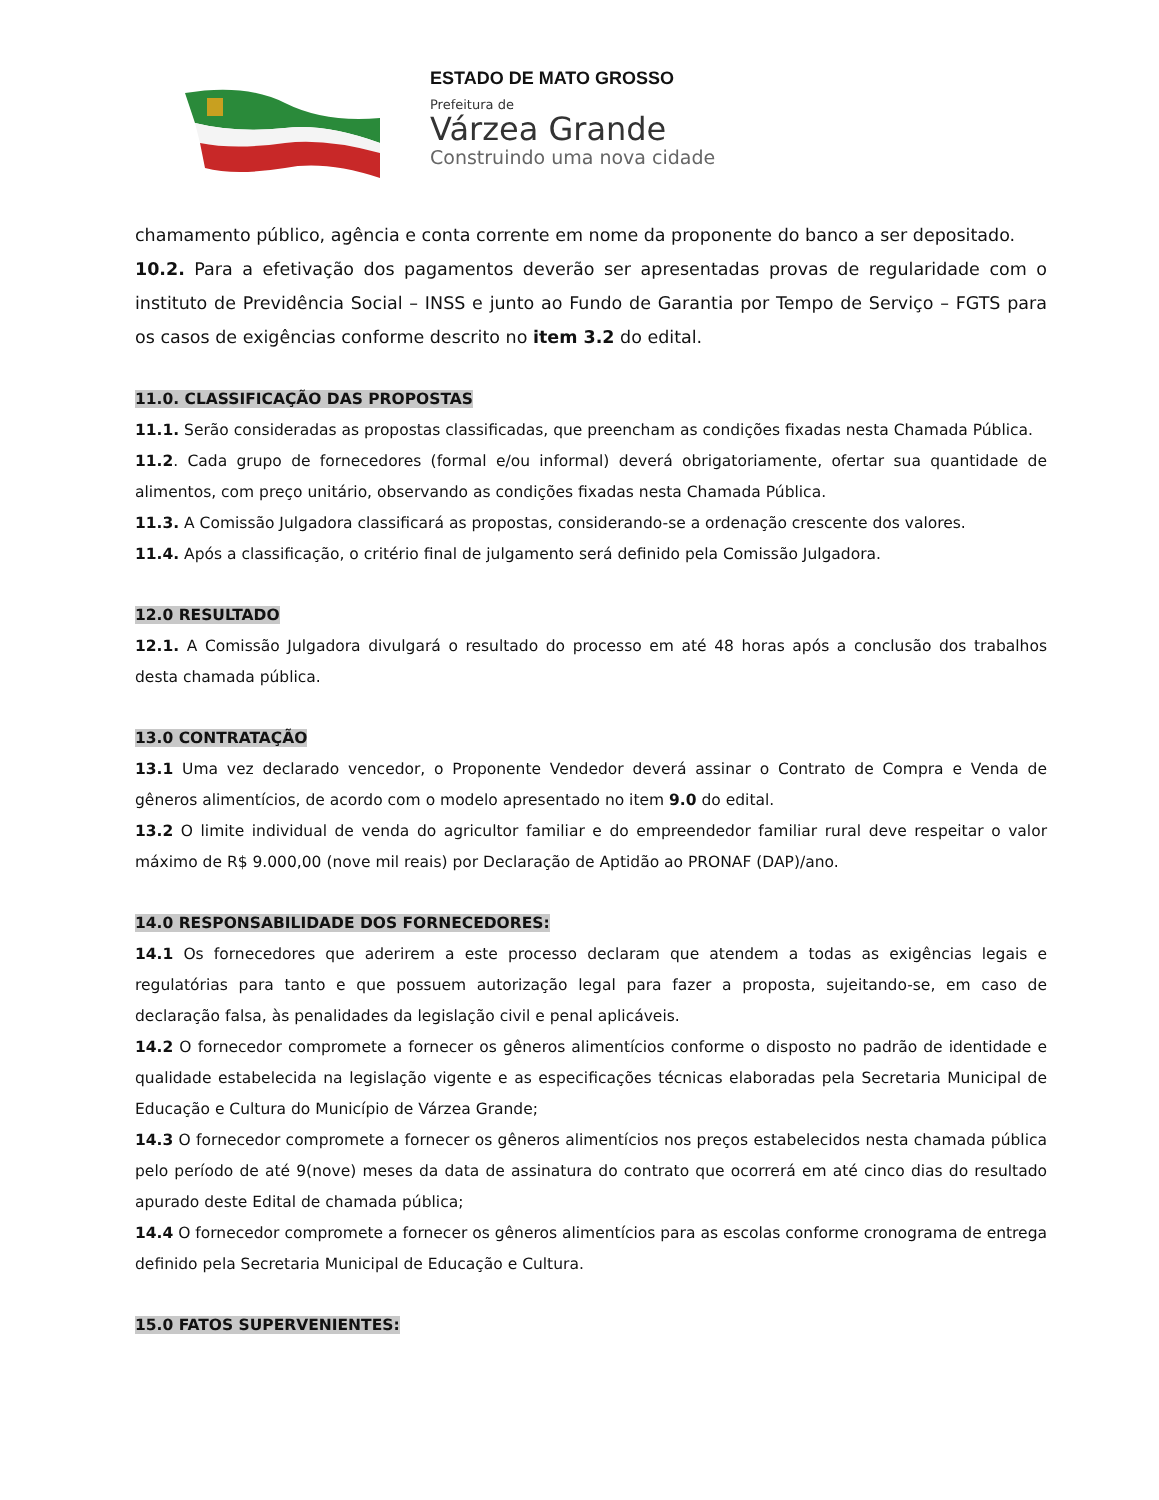ESTADO DE MATO GROSSO
Prefeitura de
Várzea Grande
Construindo uma nova cidade
chamamento público, agência e conta corrente em nome da proponente do banco a ser depositado.
10.2. Para a efetivação dos pagamentos deverão ser apresentadas provas de regularidade com o instituto de Previdência Social – INSS e junto ao Fundo de Garantia por Tempo de Serviço – FGTS para os casos de exigências conforme descrito no item 3.2 do edital.
11.0. CLASSIFICAÇÃO DAS PROPOSTAS
11.1. Serão consideradas as propostas classificadas, que preencham as condições fixadas nesta Chamada Pública.
11.2. Cada grupo de fornecedores (formal e/ou informal) deverá obrigatoriamente, ofertar sua quantidade de alimentos, com preço unitário, observando as condições fixadas nesta Chamada Pública.
11.3. A Comissão Julgadora classificará as propostas, considerando-se a ordenação crescente dos valores.
11.4. Após a classificação, o critério final de julgamento será definido pela Comissão Julgadora.
12.0 RESULTADO
12.1. A Comissão Julgadora divulgará o resultado do processo em até 48 horas após a conclusão dos trabalhos desta chamada pública.
13.0 CONTRATAÇÃO
13.1 Uma vez declarado vencedor, o Proponente Vendedor deverá assinar o Contrato de Compra e Venda de gêneros alimentícios, de acordo com o modelo apresentado no item 9.0 do edital.
13.2 O limite individual de venda do agricultor familiar e do empreendedor familiar rural deve respeitar o valor máximo de R$ 9.000,00 (nove mil reais) por Declaração de Aptidão ao PRONAF (DAP)/ano.
14.0 RESPONSABILIDADE DOS FORNECEDORES:
14.1 Os fornecedores que aderirem a este processo declaram que atendem a todas as exigências legais e regulatórias para tanto e que possuem autorização legal para fazer a proposta, sujeitando-se, em caso de declaração falsa, às penalidades da legislação civil e penal aplicáveis.
14.2 O fornecedor compromete a fornecer os gêneros alimentícios conforme o disposto no padrão de identidade e qualidade estabelecida na legislação vigente e as especificações técnicas elaboradas pela Secretaria Municipal de Educação e Cultura do Município de Várzea Grande;
14.3 O fornecedor compromete a fornecer os gêneros alimentícios nos preços estabelecidos nesta chamada pública pelo período de até 9(nove) meses da data de assinatura do contrato que ocorrerá em até cinco dias do resultado apurado deste Edital de chamada pública;
14.4 O fornecedor compromete a fornecer os gêneros alimentícios para as escolas conforme cronograma de entrega definido pela Secretaria Municipal de Educação e Cultura.
15.0 FATOS SUPERVENIENTES: